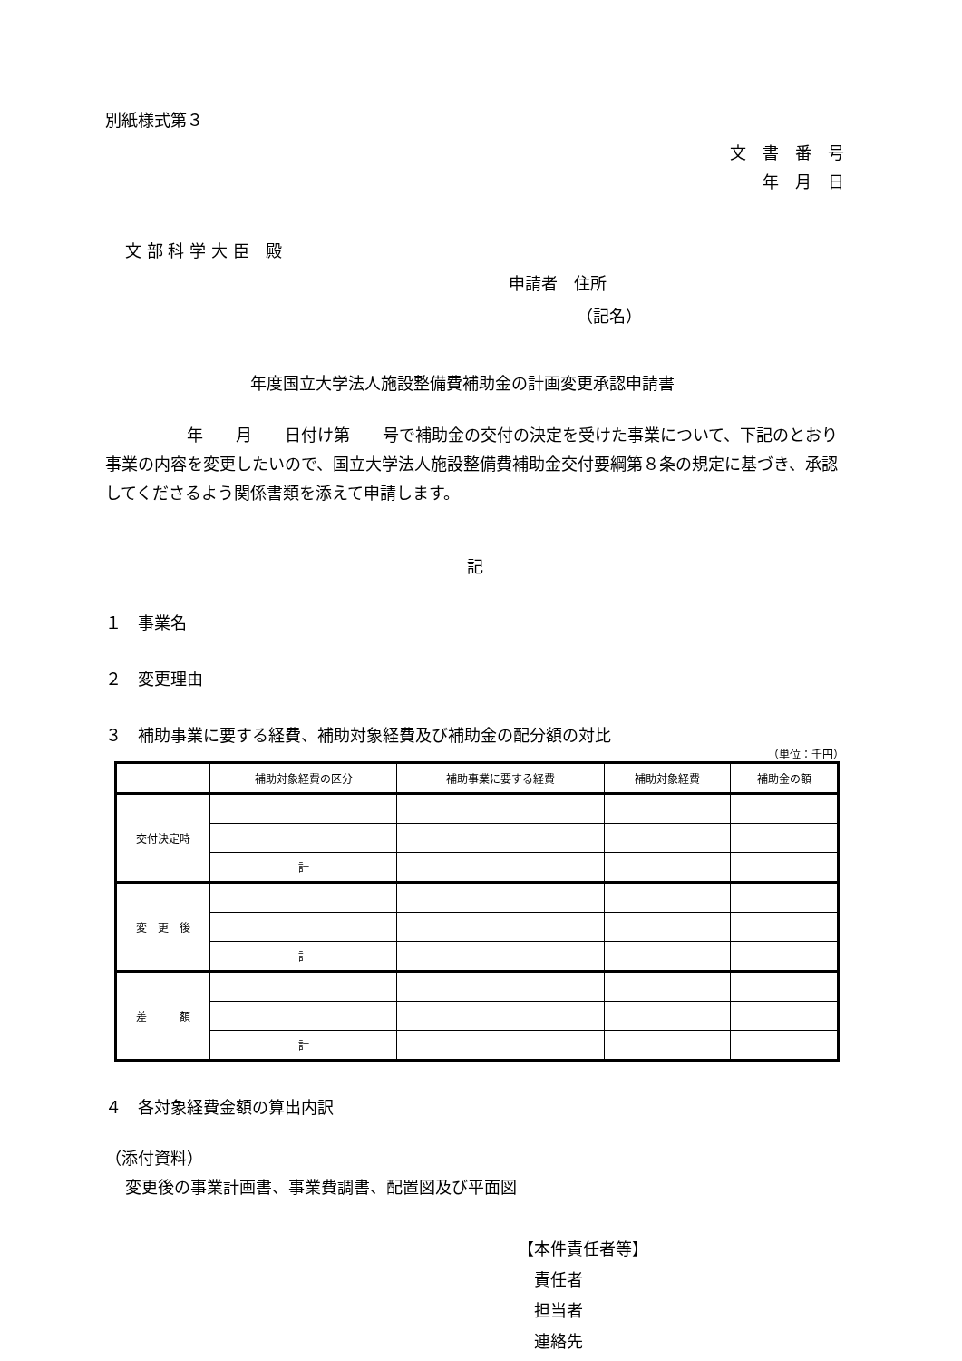別紙様式第３
文　書　番　号
年　月　日
文 部 科 学 大 臣　殿
申請者　住所
（記名）
年度国立大学法人施設整備費補助金の計画変更承認申請書
　　　　　年　　月　　日付け第　　号で補助金の交付の決定を受けた事業について、下記のとおり事業の内容を変更したいので、国立大学法人施設整備費補助金交付要綱第８条の規定に基づき、承認してくださるよう関係書類を添えて申請します。
記
１　事業名
２　変更理由
３　補助事業に要する経費、補助対象経費及び補助金の配分額の対比
（単位：千円）
| | 補助対象経費の区分 | 補助事業に要する経費 | 補助対象経費 | 補助金の額 |
| --- | --- | --- | --- | --- |
| 交付決定時 | | | | |
| | 計 | | | |
| 変 更 後 | | | | |
| | 計 | | | |
| 差 額 | | | | |
| | 計 | | | |
４　各対象経費金額の算出内訳
（添付資料）
変更後の事業計画書、事業費調書、配置図及び平面図
【本件責任者等】
　責任者
　担当者
　連絡先